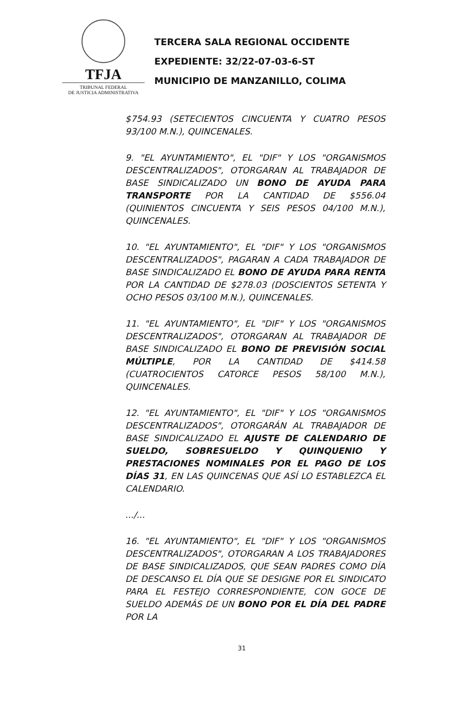TFJA
TRIBUNAL FEDERAL
DE JUSTICIA ADMINISTRATIVA
TERCERA SALA REGIONAL OCCIDENTE
EXPEDIENTE: 32/22-07-03-6-ST
MUNICIPIO DE MANZANILLO, COLIMA
$754.93 (SETECIENTOS CINCUENTA Y CUATRO PESOS 93/100 M.N.), QUINCENALES.
9. "EL AYUNTAMIENTO", EL "DIF" Y LOS "ORGANISMOS DESCENTRALIZADOS", OTORGARAN AL TRABAJADOR DE BASE SINDICALIZADO UN BONO DE AYUDA PARA TRANSPORTE POR LA CANTIDAD DE $556.04 (QUINIENTOS CINCUENTA Y SEIS PESOS 04/100 M.N.), QUINCENALES.
10. "EL AYUNTAMIENTO", EL "DIF" Y LOS "ORGANISMOS DESCENTRALIZADOS", PAGARAN A CADA TRABAJADOR DE BASE SINDICALIZADO EL BONO DE AYUDA PARA RENTA POR LA CANTIDAD DE $278.03 (DOSCIENTOS SETENTA Y OCHO PESOS 03/100 M.N.), QUINCENALES.
11. "EL AYUNTAMIENTO", EL "DIF" Y LOS "ORGANISMOS DESCENTRALIZADOS", OTORGARAN AL TRABAJADOR DE BASE SINDICALIZADO EL BONO DE PREVISIÓN SOCIAL MÚLTIPLE, POR LA CANTIDAD DE $414.58 (CUATROCIENTOS CATORCE PESOS 58/100 M.N.), QUINCENALES.
12. "EL AYUNTAMIENTO", EL "DIF" Y LOS "ORGANISMOS DESCENTRALIZADOS", OTORGARÁN AL TRABAJADOR DE BASE SINDICALIZADO EL AJUSTE DE CALENDARIO DE SUELDO, SOBRESUELDO Y QUINQUENIO Y PRESTACIONES NOMINALES POR EL PAGO DE LOS DÍAS 31, EN LAS QUINCENAS QUE ASÍ LO ESTABLEZCA EL CALENDARIO.
.../...
16. "EL AYUNTAMIENTO", EL "DIF" Y LOS "ORGANISMOS DESCENTRALIZADOS", OTORGARAN A LOS TRABAJADORES DE BASE SINDICALIZADOS, QUE SEAN PADRES COMO DÍA DE DESCANSO EL DÍA QUE SE DESIGNE POR EL SINDICATO PARA EL FESTEJO CORRESPONDIENTE, CON GOCE DE SUELDO ADEMÁS DE UN BONO POR EL DÍA DEL PADRE POR LA
31